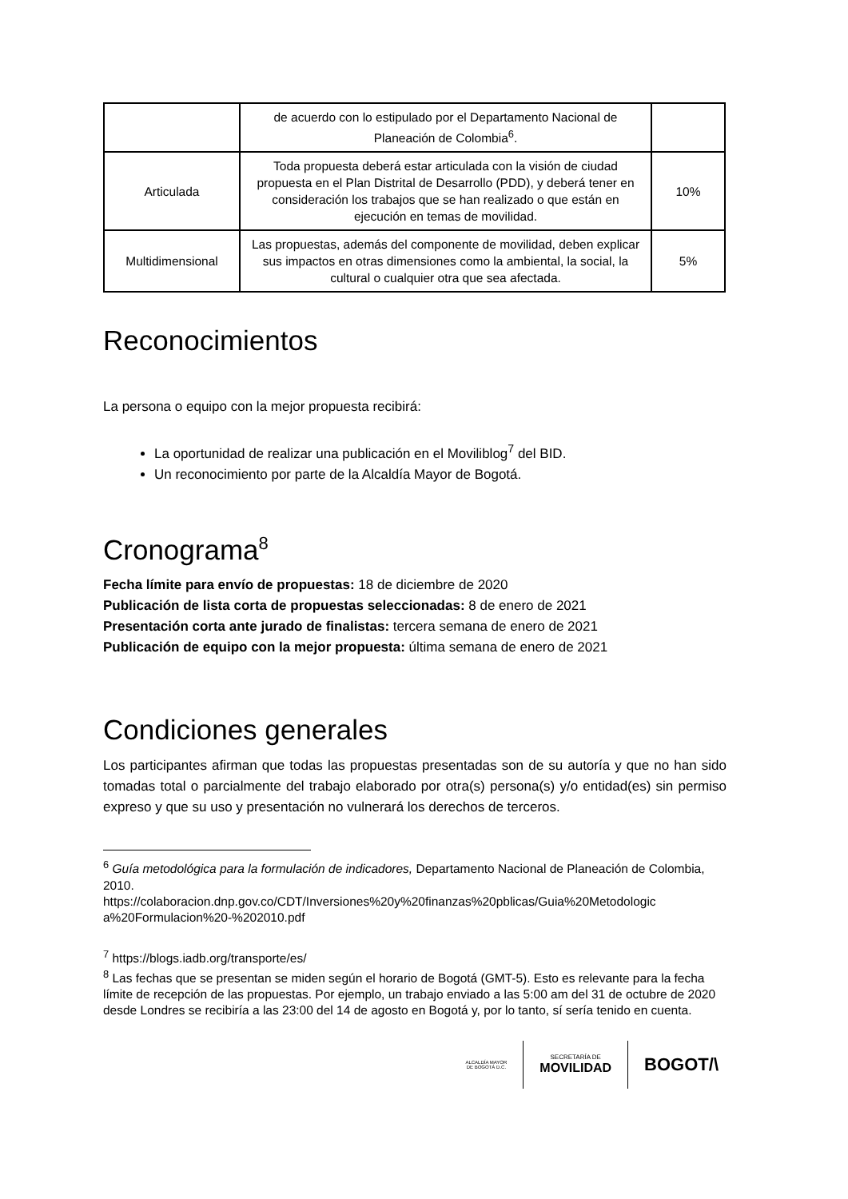| | de acuerdo con lo estipulado por el Departamento Nacional de Planeación de Colombia<sup>6</sup>. | |
| Articulada | Toda propuesta deberá estar articulada con la visión de ciudad propuesta en el Plan Distrital de Desarrollo (PDD), y deberá tener en consideración los trabajos que se han realizado o que están en ejecución en temas de movilidad. | 10% |
| Multidimensional | Las propuestas, además del componente de movilidad, deben explicar sus impactos en otras dimensiones como la ambiental, la social, la cultural o cualquier otra que sea afectada. | 5% |
Reconocimientos
La persona o equipo con la mejor propuesta recibirá:
La oportunidad de realizar una publicación en el Moviliblog<sup>7</sup> del BID.
Un reconocimiento por parte de la Alcaldía Mayor de Bogotá.
Cronograma<sup>8</sup>
Fecha límite para envío de propuestas: 18 de diciembre de 2020
Publicación de lista corta de propuestas seleccionadas: 8 de enero de 2021
Presentación corta ante jurado de finalistas: tercera semana de enero de 2021
Publicación de equipo con la mejor propuesta: última semana de enero de 2021
Condiciones generales
Los participantes afirman que todas las propuestas presentadas son de su autoría y que no han sido tomadas total o parcialmente del trabajo elaborado por otra(s) persona(s) y/o entidad(es) sin permiso expreso y que su uso y presentación no vulnerará los derechos de terceros.
<sup>6</sup> Guía metodológica para la formulación de indicadores, Departamento Nacional de Planeación de Colombia, 2010.
https://colaboracion.dnp.gov.co/CDT/Inversiones%20y%20finanzas%20pblicas/Guia%20Metodologic a%20Formulacion%20-%202010.pdf
<sup>7</sup> https://blogs.iadb.org/transporte/es/
<sup>8</sup> Las fechas que se presentan se miden según el horario de Bogotá (GMT-5). Esto es relevante para la fecha límite de recepción de las propuestas. Por ejemplo, un trabajo enviado a las 5:00 am del 31 de octubre de 2020 desde Londres se recibiría a las 23:00 del 14 de agosto en Bogotá y, por lo tanto, sí sería tenido en cuenta.
ALCALDÍA MAYOR
DE BOGOTÁ D.C.
SECRETARÍA DE
MOVILIDAD
BOGOT/\